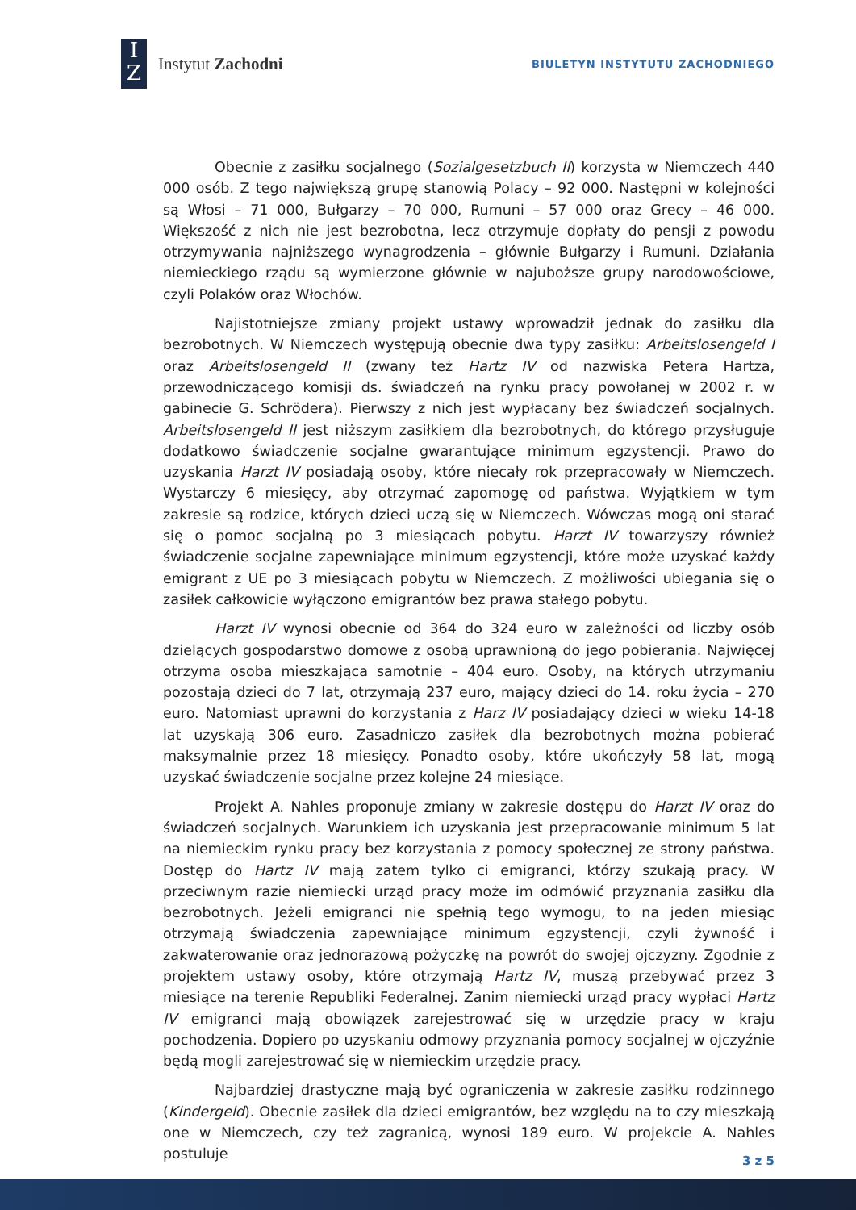I
Z
Instytut Zachodni
BIULETYN INSTYTUTU ZACHODNIEGO
Obecnie z zasiłku socjalnego (Sozialgesetzbuch II) korzysta w Niemczech 440 000 osób. Z tego największą grupę stanowią Polacy – 92 000. Następni w kolejności są Włosi – 71 000, Bułgarzy – 70 000, Rumuni – 57 000 oraz Grecy – 46 000. Większość z nich nie jest bezrobotna, lecz otrzymuje dopłaty do pensji z powodu otrzymywania najniższego wynagrodzenia – głównie Bułgarzy i Rumuni. Działania niemieckiego rządu są wymierzone głównie w najuboższe grupy narodowościowe, czyli Polaków oraz Włochów.
Najistotniejsze zmiany projekt ustawy wprowadził jednak do zasiłku dla bezrobotnych. W Niemczech występują obecnie dwa typy zasiłku: Arbeitslosengeld I oraz Arbeitslosengeld II (zwany też Hartz IV od nazwiska Petera Hartza, przewodniczącego komisji ds. świadczeń na rynku pracy powołanej w 2002 r. w gabinecie G. Schrödera). Pierwszy z nich jest wypłacany bez świadczeń socjalnych. Arbeitslosengeld II jest niższym zasiłkiem dla bezrobotnych, do którego przysługuje dodatkowo świadczenie socjalne gwarantujące minimum egzystencji. Prawo do uzyskania Harzt IV posiadają osoby, które niecały rok przepracowały w Niemczech. Wystarczy 6 miesięcy, aby otrzymać zapomogę od państwa. Wyjątkiem w tym zakresie są rodzice, których dzieci uczą się w Niemczech. Wówczas mogą oni starać się o pomoc socjalną po 3 miesiącach pobytu. Harzt IV towarzyszy również świadczenie socjalne zapewniające minimum egzystencji, które może uzyskać każdy emigrant z UE po 3 miesiącach pobytu w Niemczech. Z możliwości ubiegania się o zasiłek całkowicie wyłączono emigrantów bez prawa stałego pobytu.
Harzt IV wynosi obecnie od 364 do 324 euro w zależności od liczby osób dzielących gospodarstwo domowe z osobą uprawnioną do jego pobierania. Najwięcej otrzyma osoba mieszkająca samotnie – 404 euro. Osoby, na których utrzymaniu pozostają dzieci do 7 lat, otrzymają 237 euro, mający dzieci do 14. roku życia – 270 euro. Natomiast uprawni do korzystania z Harz IV posiadający dzieci w wieku 14-18 lat uzyskają 306 euro. Zasadniczo zasiłek dla bezrobotnych można pobierać maksymalnie przez 18 miesięcy. Ponadto osoby, które ukończyły 58 lat, mogą uzyskać świadczenie socjalne przez kolejne 24 miesiące.
Projekt A. Nahles proponuje zmiany w zakresie dostępu do Harzt IV oraz do świadczeń socjalnych. Warunkiem ich uzyskania jest przepracowanie minimum 5 lat na niemieckim rynku pracy bez korzystania z pomocy społecznej ze strony państwa. Dostęp do Hartz IV mają zatem tylko ci emigranci, którzy szukają pracy. W przeciwnym razie niemiecki urząd pracy może im odmówić przyznania zasiłku dla bezrobotnych. Jeżeli emigranci nie spełnią tego wymogu, to na jeden miesiąc otrzymają świadczenia zapewniające minimum egzystencji, czyli żywność i zakwaterowanie oraz jednorazową pożyczkę na powrót do swojej ojczyzny. Zgodnie z projektem ustawy osoby, które otrzymają Hartz IV, muszą przebywać przez 3 miesiące na terenie Republiki Federalnej. Zanim niemiecki urząd pracy wypłaci Hartz IV emigranci mają obowiązek zarejestrować się w urzędzie pracy w kraju pochodzenia. Dopiero po uzyskaniu odmowy przyznania pomocy socjalnej w ojczyźnie będą mogli zarejestrować się w niemieckim urzędzie pracy.
Najbardziej drastyczne mają być ograniczenia w zakresie zasiłku rodzinnego (Kindergeld). Obecnie zasiłek dla dzieci emigrantów, bez względu na to czy mieszkają one w Niemczech, czy też zagranicą, wynosi 189 euro. W projekcie A. Nahles postuluje
3 z 5